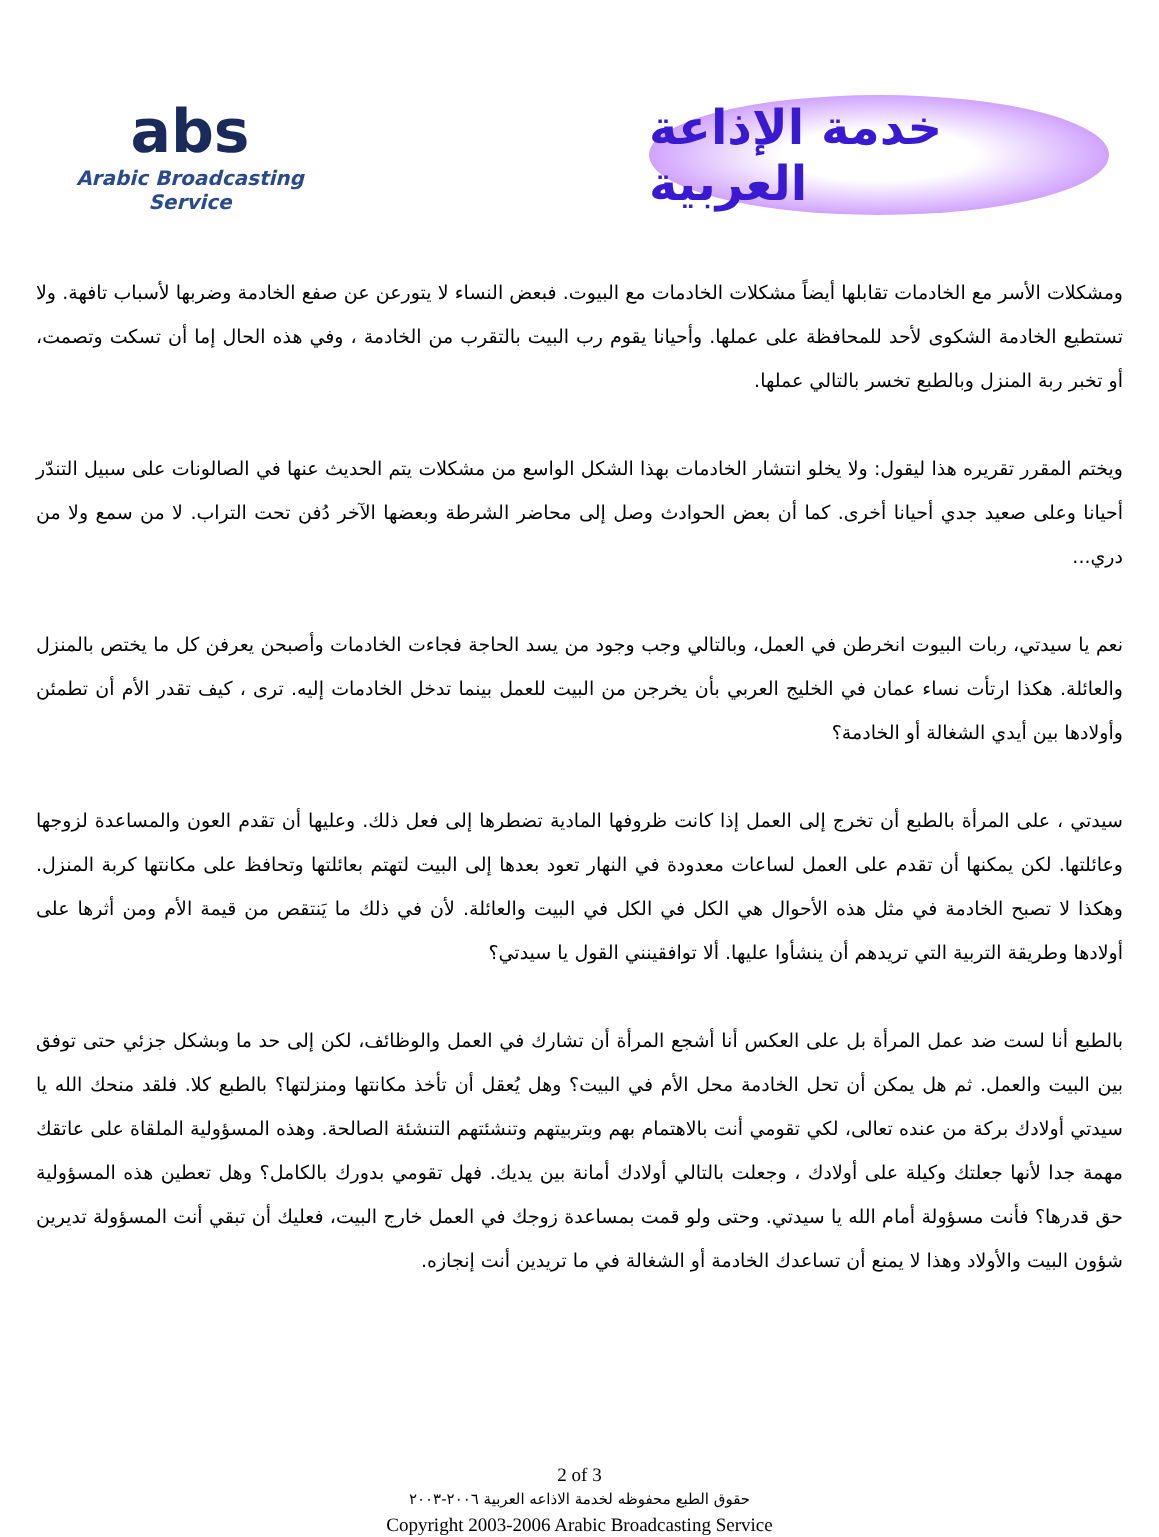abs
Arabic Broadcasting Service
خدمة الإذاعة العربية
ومشكلات الأسر مع الخادمات تقابلها أيضاً مشكلات الخادمات مع البيوت. فبعض النساء لا يتورعن عن صفع الخادمة وضربها لأسباب تافهة. ولا تستطيع الخادمة الشكوى لأحد للمحافظة على عملها. وأحيانا يقوم رب البيت بالتقرب من الخادمة ، وفي هذه الحال إما أن تسكت وتصمت، أو تخبر ربة المنزل وبالطبع تخسر بالتالي عملها.
ويختم المقرر تقريره هذا ليقول: ولا يخلو انتشار الخادمات بهذا الشكل الواسع من مشكلات يتم الحديث عنها في الصالونات على سبيل التندّر أحيانا وعلى صعيد جدي أحيانا أخرى. كما أن بعض الحوادث وصل إلى محاضر الشرطة وبعضها الآخر دُفن تحت التراب. لا من سمع ولا من دري...
نعم يا سيدتي، ربات البيوت انخرطن في العمل، وبالتالي وجب وجود من يسد الحاجة فجاءت الخادمات وأصبحن يعرفن كل ما يختص بالمنزل والعائلة. هكذا ارتأت نساء عمان في الخليج العربي بأن يخرجن من البيت للعمل بينما تدخل الخادمات إليه. ترى ، كيف تقدر الأم أن تطمئن وأولادها بين أيدي الشغالة أو الخادمة؟
سيدتي ، على المرأة بالطبع أن تخرج إلى العمل إذا كانت ظروفها المادية تضطرها إلى فعل ذلك. وعليها أن تقدم العون والمساعدة لزوجها وعائلتها. لكن يمكنها أن تقدم على العمل لساعات معدودة في النهار تعود بعدها إلى البيت لتهتم بعائلتها وتحافظ على مكانتها كربة المنزل. وهكذا لا تصبح الخادمة في مثل هذه الأحوال هي الكل في الكل في البيت والعائلة. لأن في ذلك ما يَنتقص من قيمة الأم ومن أثرها على أولادها وطريقة التربية التي تريدهم أن ينشأوا عليها. ألا توافقينني القول يا سيدتي؟
بالطبع أنا لست ضد عمل المرأة بل على العكس أنا أشجع المرأة أن تشارك في العمل والوظائف، لكن إلى حد ما وبشكل جزئي حتى توفق بين البيت والعمل. ثم هل يمكن أن تحل الخادمة محل الأم في البيت؟ وهل يُعقل أن تأخذ مكانتها ومنزلتها؟ بالطبع كلا. فلقد منحك الله يا سيدتي أولادك بركة من عنده تعالى، لكي تقومي أنت بالاهتمام بهم وبتربيتهم وتنشئتهم التنشئة الصالحة. وهذه المسؤولية الملقاة على عاتقك مهمة جدا لأنها جعلتك وكيلة على أولادك ، وجعلت بالتالي أولادك أمانة بين يديك. فهل تقومي بدورك بالكامل؟ وهل تعطين هذه المسؤولية حق قدرها؟ فأنت مسؤولة أمام الله يا سيدتي. وحتى ولو قمت بمساعدة زوجك في العمل خارج البيت، فعليك أن تبقي أنت المسؤولة تديرين شؤون البيت والأولاد وهذا لا يمنع أن تساعدك الخادمة أو الشغالة في ما تريدين أنت إنجازه.
2 of 3
حقوق الطبع محفوظه لخدمة الاذاعه العربية ٢٠٠٦-٢٠٠٣
Copyright 2003-2006 Arabic Broadcasting Service